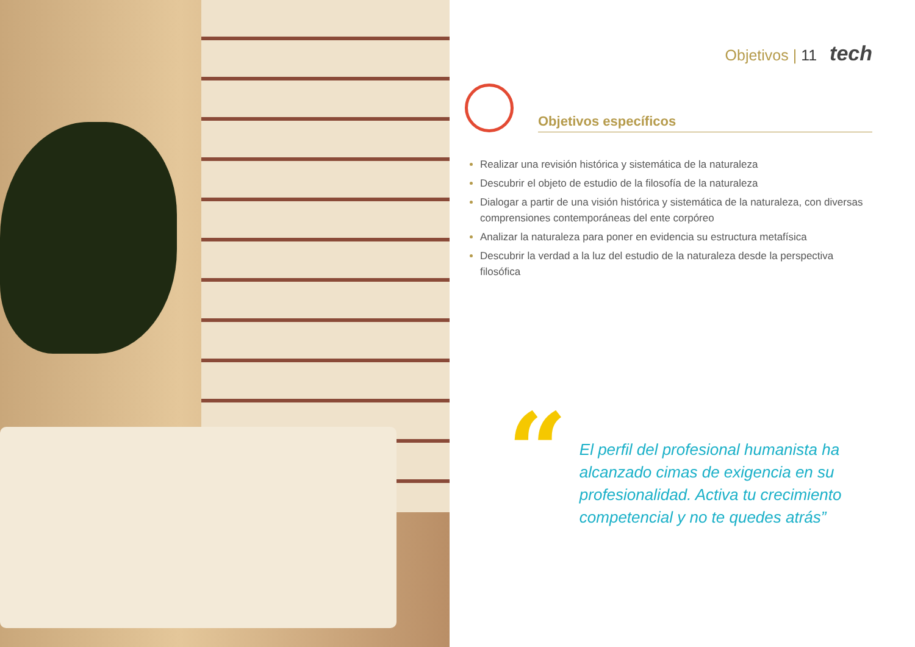Objetivos | 11 tech
Objetivos específicos
Realizar una revisión histórica y sistemática de la naturaleza
Descubrir el objeto de estudio de la filosofía de la naturaleza
Dialogar a partir de una visión histórica y sistemática de la naturaleza, con diversas comprensiones contemporáneas del ente corpóreo
Analizar la naturaleza para poner en evidencia su estructura metafísica
Descubrir la verdad a la luz del estudio de la naturaleza desde la perspectiva filosófica
“
El perfil del profesional humanista ha alcanzado cimas de exigencia en su profesionalidad. Activa tu crecimiento competencial y no te quedes atrás”